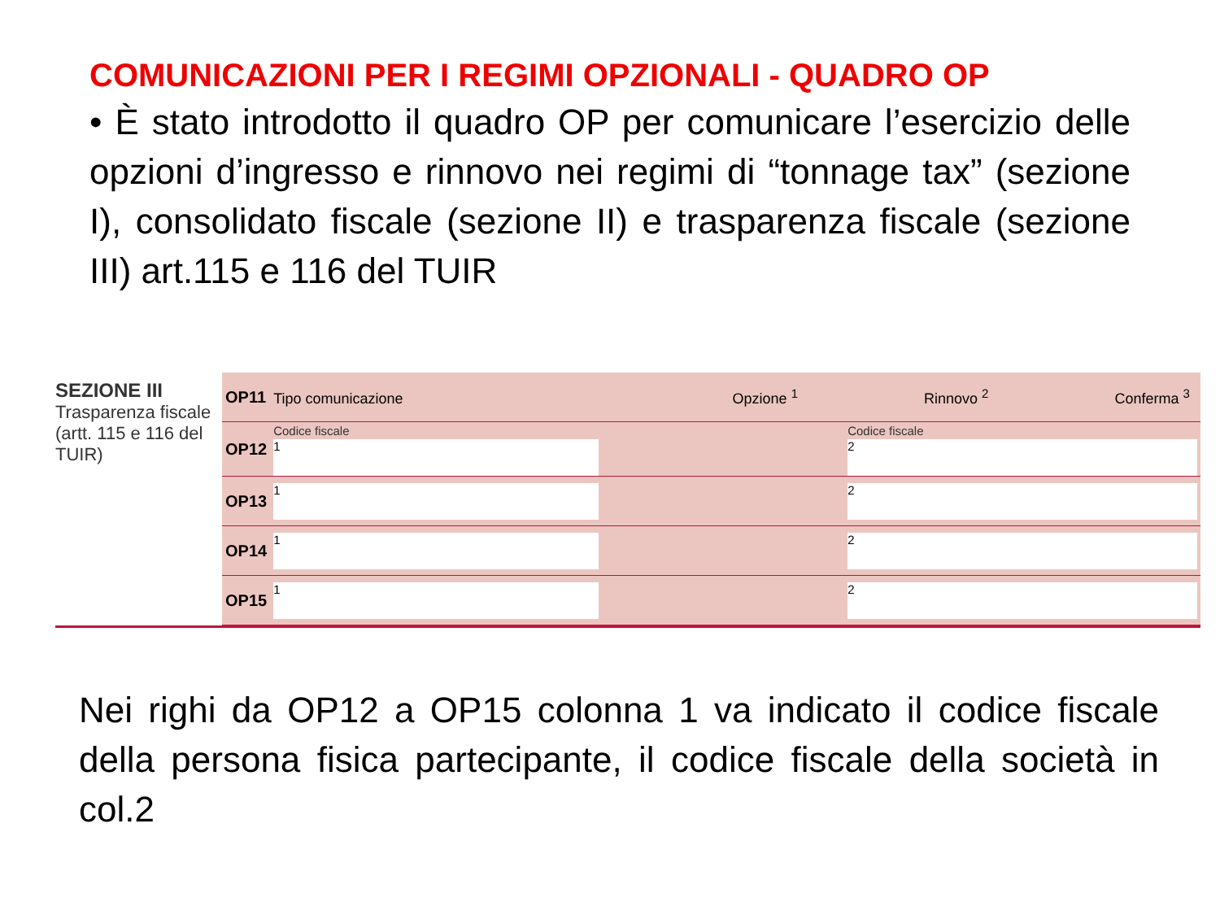COMUNICAZIONI PER I REGIMI OPZIONALI - QUADRO OP
• È stato introdotto il quadro OP per comunicare l’esercizio delle opzioni d’ingresso e rinnovo nei regimi di “tonnage tax” (sezione I), consolidato fiscale (sezione II) e trasparenza fiscale (sezione III) art.115 e 116 del TUIR
SEZIONE III
Trasparenza fiscale (artt. 115 e 116 del TUIR)
| OP11 | Tipo comunicazione Opzione <sup>1</sup> Rinnovo <sup>2</sup> Conferma <sup>3</sup> | | |
| OP12 | Codice fiscale <sup>1</sup> | | Codice fiscale <sup>2</sup> |
| OP13 | <sup>1</sup> | | <sup>2</sup> |
| OP14 | <sup>1</sup> | | <sup>2</sup> |
| OP15 | <sup>1</sup> | | <sup>2</sup> |
Nei righi da OP12 a OP15 colonna 1 va indicato il codice fiscale della persona fisica partecipante, il codice fiscale della società in col.2